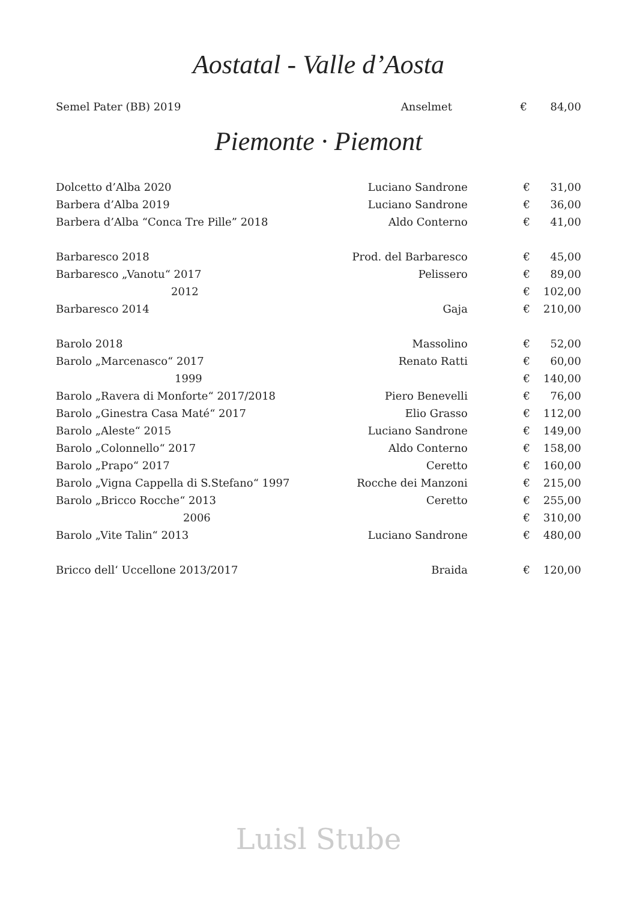Aostatal - Valle d’Aosta
| Semel Pater (BB) 2019 | Anselmet | € | 84,00 |
Piemonte · Piemont
| Dolcetto d’Alba 2020 | Luciano Sandrone | € | 31,00 |
| Barbera d’Alba 2019 | Luciano Sandrone | € | 36,00 |
| Barbera d’Alba “Conca Tre Pille” 2018 | Aldo Conterno | € | 41,00 |
| Barbaresco 2018 | Prod. del Barbaresco | € | 45,00 |
| Barbaresco „Vanotu“ 2017 | Pelissero | € | 89,00 |
| 2012 | | € | 102,00 |
| Barbaresco 2014 | Gaja | € | 210,00 |
| Barolo 2018 | Massolino | € | 52,00 |
| Barolo „Marcenasco“ 2017 | Renato Ratti | € | 60,00 |
| 1999 | | € | 140,00 |
| Barolo „Ravera di Monforte“ 2017/2018 | Piero Benevelli | € | 76,00 |
| Barolo „Ginestra Casa Maté“ 2017 | Elio Grasso | € | 112,00 |
| Barolo „Aleste“ 2015 | Luciano Sandrone | € | 149,00 |
| Barolo „Colonnello“ 2017 | Aldo Conterno | € | 158,00 |
| Barolo „Prapo“ 2017 | Ceretto | € | 160,00 |
| Barolo „Vigna Cappella di S.Stefano“ 1997 | Rocche dei Manzoni | € | 215,00 |
| Barolo „Bricco Rocche“ 2013 | Ceretto | € | 255,00 |
| 2006 | | € | 310,00 |
| Barolo „Vite Talin“ 2013 | Luciano Sandrone | € | 480,00 |
| Bricco dell‘ Uccellone 2013/2017 | Braida | € | 120,00 |
Luisl Stube